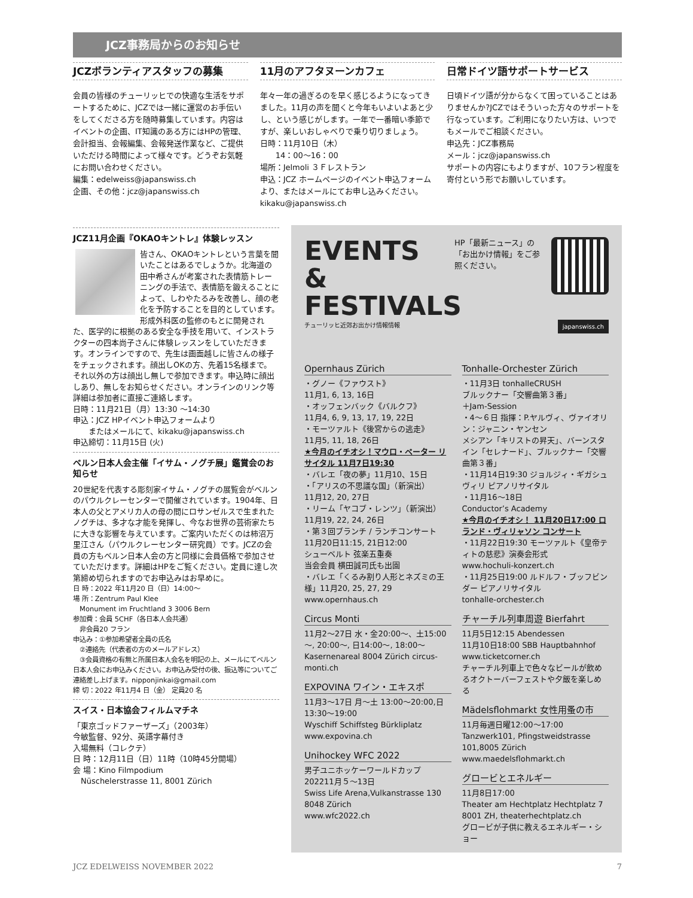JCZ事務局からのお知らせ
JCZボランティアスタッフの募集
会員の皆様のチューリッヒでの快適な生活をサポートするために、JCZでは一緒に運営のお手伝いをしてくださる方を随時募集しています。内容はイベントの企画、IT知識のある方にはHPの管理、会計担当、会報編集、会報発送作業など、ご提供いただける時間によって様々です。どうぞお気軽にお問い合わせください。
編集：edelweiss@japanswiss.ch
企画、その他：jcz@japanswiss.ch
11月のアフタヌーンカフェ
年々一年の過ぎるのを早く感じるようになってきました。11月の声を聞くと今年もいよいよあと少し、という感じがします。一年で一番暗い季節ですが、楽しいおしゃべりで乗り切りましょう。
日時：11月10日（木）
　　14：00～16：00
場所：Jelmoli ３Ｆレストラン
申込：JCZ ホームページのイベント申込フォームより、またはメールにてお申し込みください。kikaku@japanswiss.ch
日常ドイツ語サポートサービス
日頃ドイツ語が分からなくて困っていることはありませんか?JCZではそういった方々のサポートを行なっています。ご利用になりたい方は、いつでもメールでご相談ください。
申込先：JCZ事務局
メール：jcz@japanswiss.ch
サポートの内容にもよりますが、10フラン程度を寄付という形でお願いしています。
JCZ11月企画『OKAOキントレ』体験レッスン
皆さん、OKAOキントレという言葉を聞いたことはあるでしょうか。北海道の田中希さんが考案された表情筋トレーニングの手法で、表情筋を鍛えることによって、しわやたるみを改善し、顔の老化を予防することを目的としています。形成外科医の監修のもとに開発された、医学的に根拠のある安全な手技を用いて、インストラクターの四本尚子さんに体験レッスンをしていただきます。オンラインですので、先生は画面越しに皆さんの様子をチェックされます。顔出しOKの方、先着15名様まで。それ以外の方は顔出し無しで参加できます。申込時に顔出しあり、無しをお知らせください。オンラインのリンク等詳細は参加者に直接ご連絡します。
日時：11月21日（月）13:30 ～14:30
申込：JCZ HPイベント申込フォームより
　　またはメールにて、kikaku@japanswiss.ch
申込締切：11月15日 (火)
ベルン日本人会主催「イサム・ノグチ展」鑑賞会のお知らせ
20世紀を代表する彫刻家イサム・ノグチの展覧会がベルンのパウルクレーセンターで開催されています。1904年、日本人の父とアメリカ人の母の間にロサンゼルスで生まれたノグチは、多才な才能を発揮し、今なお世界の芸術家たちに大きな影響を与えています。ご案内いただくのは柿沼万里江さん（パウルクレーセンター研究員）です。JCZの会員の方もベルン日本人会の方と同様に会員価格で参加させていただけます。詳細はHPをご覧ください。定員に達し次第締め切られますのでお申込みはお早めに。
日 時：2022 年11月20 日（日）14:00～
場 所：Zentrum Paul Klee
　Monument im Fruchtland 3 3006 Bern
参加費：会員 5CHF（各日本人会共通）
　非会員20 フラン
申込み：①参加希望者全員の氏名
　②連絡先（代表者の方のメールアドレス）
　③会員資格の有無と所属日本人会名を明記の上、メールにてベルン日本人会にお申込みください。お申込み受付の後、振込等についてご連絡差し上げます。nipponjinkai@gmail.com
締 切：2022 年11月4 日（金） 定員20 名
スイス・日本協会フィルムマチネ
「東京ゴッドファーザーズ」（2003年）
今敏監督、92分、英語字幕付き
入場無料（コレクテ）
日 時：12月11日（日）11時（10時45分開場）
会 場：Kino Filmpodium
　Nüschelerstrasse 11, 8001 Zürich
HP「最新ニュース」の「お出かけ情報」をご参照ください。
EVENTS
& FESTIVALS
チューリッヒ近郊お出かけ情報情報 japanswiss.ch
Opernhaus Zürich
・グノー《ファウスト》
11月1, 6, 13, 16日
・オッフェンバック《バルクフ》
11月4, 6, 9, 13, 17, 19, 22日
・モーツァルト《後宮からの逃走》
11月5, 11, 18, 26日
★今月のイチオシ！マウロ・ペーター リサイタル 11月7日19:30
・バレエ「夜の夢」11月10、15日
・「アリスの不思議な国」（新演出）
11月12, 20, 27日
・リーム「ヤコブ・レンツ」（新演出）
11月19, 22, 24, 26日
・第３回ブランチ / ランチコンサート
11月20日11:15, 21日12:00
シューベルト 弦楽五重奏
当会会員 横田誠司氏も出園
・バレエ「くるみ割り人形とネズミの王様」11月20, 25, 27, 29
www.opernhaus.ch
Circus Monti
11月2～27日 水・金20:00～、土15:00～, 20:00～, 日14:00～, 18:00～Kasernenareal 8004 Zürich circus-monti.ch
EXPOVINA ワイン・エキスポ
11月3～17日 月～土 13:00～20:00,日 13:30～19:00
Wyschiff Schiffsteg Bürkliplatz
www.expovina.ch
Unihockey WFC 2022
男子ユニホッケーワールドカップ
202211月５～13日
Swiss Life Arena,Vulkanstrasse 130 8048 Zürich
www.wfc2022.ch
Tonhalle-Orchester Zürich
・11月3日 tonhalleCRUSH
ブルックナー「交響曲第３番」
＋Jam-Session
・4～６日 指揮：P.ヤルヴィ、ヴァイオリン：ジャニン・ヤンセン
メシアン「キリストの昇天」、バーンスタイン「セレナード」、ブルックナー「交響曲第３番」
・11月14日19:30 ジョルジィ・ギガシュヴィリ ピアノリサイタル
・11月16～18日
Conductor’s Academy
★今月のイチオシ！ 11月20日17:00 ロランド・ヴィリャソン コンサート
・11月22日19:30 モーツァルト《皇帝ティトの慈悲》演奏会形式
www.hochuli-konzert.ch
・11月25日19:00 ルドルフ・ブッフビンダー ピアノリサイタル
tonhalle-orchester.ch
チャーチル列車周遊 Bierfahrt
11月5日12:15 Abendessen
11月10日18:00 SBB Hauptbahnhof
www.ticketcorner.ch
チャーチル列車上で色々なビールが飲めるオクトーバーフェストや夕飯を楽しめる
Mädelsflohmarkt 女性用蚤の市
11月毎週日曜12:00～17:00
Tanzwerk101, Pfingstweidstrasse 101,8005 Zürich
www.maedelsflohmarkt.ch
グロービとエネルギー
11月8日17:00
Theater am Hechtplatz Hechtplatz 7 8001 ZH, theaterhechtplatz.ch
グロービが子供に教えるエネルギー・ショー
JCZ EDELWEISS NOVEMBER 2022 7